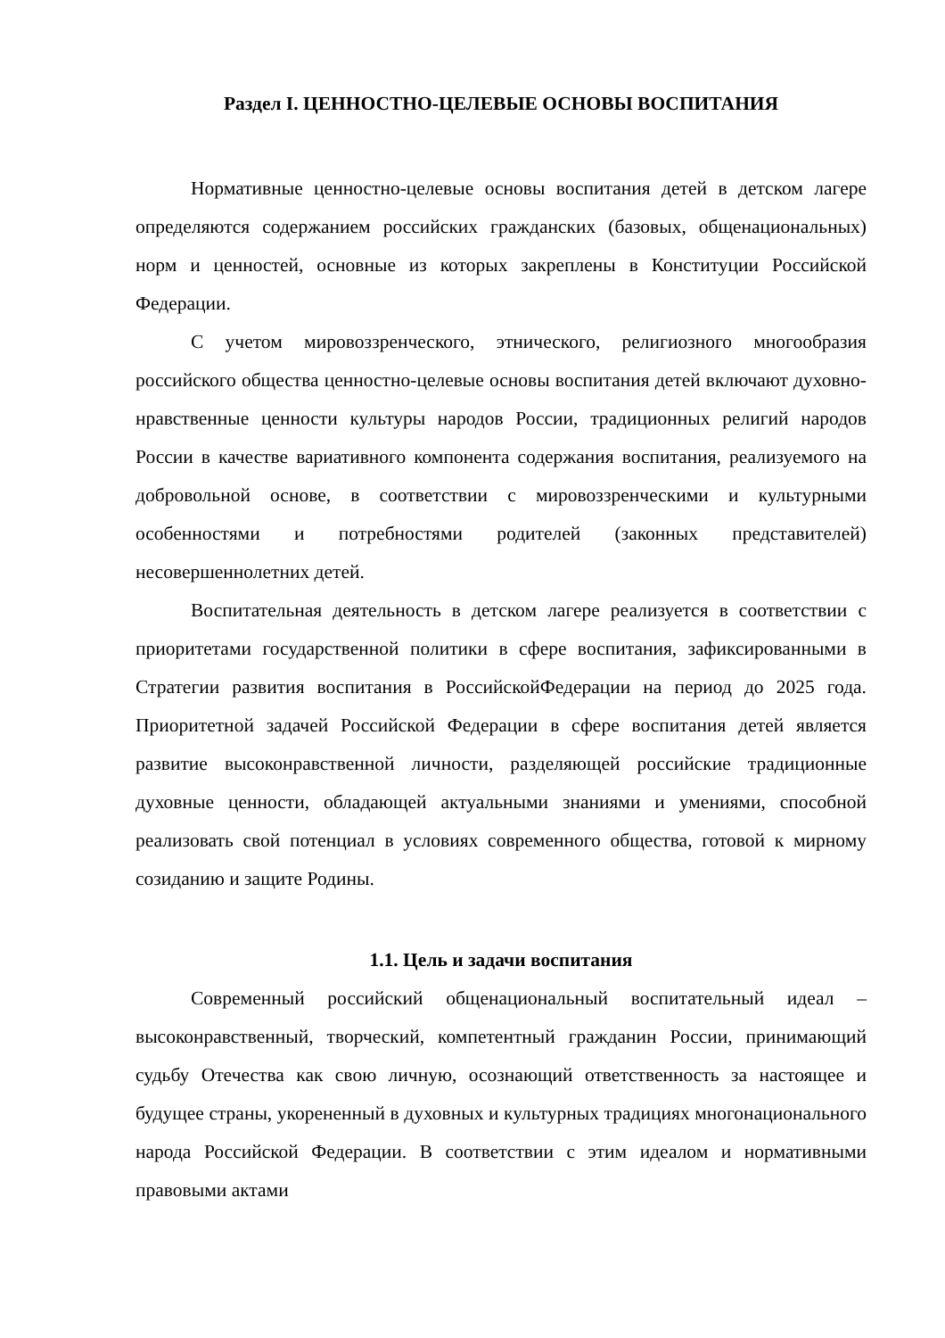Раздел I. ЦЕННОСТНО-ЦЕЛЕВЫЕ ОСНОВЫ ВОСПИТАНИЯ
Нормативные ценностно-целевые основы воспитания детей в детском лагере определяются содержанием российских гражданских (базовых, общенациональных) норм и ценностей, основные из которых закреплены в Конституции Российской Федерации.
С учетом мировоззренческого, этнического, религиозного многообразия российского общества ценностно-целевые основы воспитания детей включают духовно-нравственные ценности культуры народов России, традиционных религий народов России в качестве вариативного компонента содержания воспитания, реализуемого на добровольной основе, в соответствии с мировоззренческими и культурными особенностями и потребностями родителей (законных представителей) несовершеннолетних детей.
Воспитательная деятельность в детском лагере реализуется в соответствии с приоритетами государственной политики в сфере воспитания, зафиксированными в Стратегии развития воспитания в РоссийскойФедерации на период до 2025 года. Приоритетной задачей Российской Федерации в сфере воспитания детей является развитие высоконравственной личности, разделяющей российские традиционные духовные ценности, обладающей актуальными знаниями и умениями, способной реализовать свой потенциал в условиях современного общества, готовой к мирному созиданию и защите Родины.
1.1. Цель и задачи воспитания
Современный российский общенациональный воспитательный идеал – высоконравственный, творческий, компетентный гражданин России, принимающий судьбу Отечества как свою личную, осознающий ответственность за настоящее и будущее страны, укорененный в духовных и культурных традициях многонационального народа Российской Федерации. В соответствии с этим идеалом и нормативными правовыми актами